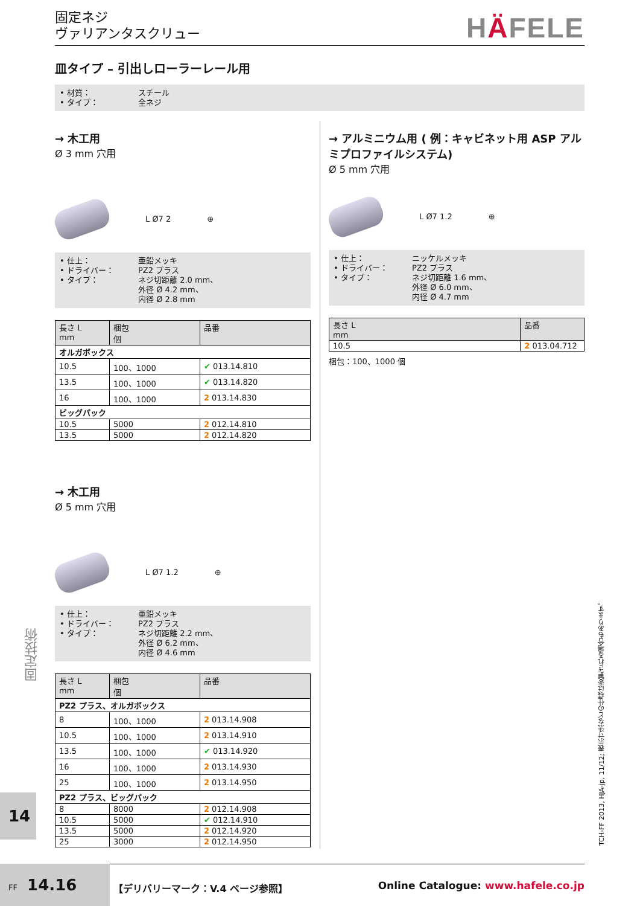固定ネジ
ヴァリアンタスクリュー
HÄFELE
皿タイプ – 引出しローラーレール用
• 材質：
スチール
• タイプ：
全ネジ
→ 木工用
Ø 3 mm 穴用
L Ø7 2 ⊕
• 仕上：
• ドライバー：
• タイプ：
亜鉛メッキ
PZ2 プラス
ネジ切距離 2.0 mm、
外径 Ø 4.2 mm、
内径 Ø 2.8 mm
| 長さ L mm | 梱包 個 | 品番 |
| --- | --- | --- |
| オルガボックス | | |
| 10.5 | 100、1000 | ✔ 013.14.810 |
| 13.5 | 100、1000 | ✔ 013.14.820 |
| 16 | 100、1000 | 2 013.14.830 |
| ビッグパック | | |
| 10.5 | 5000 | 2 012.14.810 |
| 13.5 | 5000 | 2 012.14.820 |
→ アルミニウム用 ( 例：キャビネット用 ASP アルミプロファイルシステム)
Ø 5 mm 穴用
L Ø7 1.2 ⊕
• 仕上：
• ドライバー：
• タイプ：
ニッケルメッキ
PZ2 プラス
ネジ切距離 1.6 mm、
外径 Ø 6.0 mm、
内径 Ø 4.7 mm
| 長さ L mm | 品番 |
| --- | --- |
| 10.5 | 2 013.04.712 |
梱包：100、1000 個
→ 木工用
Ø 5 mm 穴用
L Ø7 1.2 ⊕
• 仕上：
• ドライバー：
• タイプ：
亜鉛メッキ
PZ2 プラス
ネジ切距離 2.2 mm、
外径 Ø 6.2 mm、
内径 Ø 4.6 mm
| 長さ L mm | 梱包 個 | 品番 |
| --- | --- | --- |
| PZ2 プラス、オルガボックス | | |
| 8 | 100、1000 | 2 013.14.908 |
| 10.5 | 100、1000 | 2 013.14.910 |
| 13.5 | 100、1000 | ✔ 013.14.920 |
| 16 | 100、1000 | 2 013.14.930 |
| 25 | 100、1000 | 2 013.14.950 |
| PZ2 プラス、ビッグパック | | |
| 8 | 8000 | 2 012.14.908 |
| 10.5 | 5000 | ✔ 012.14.910 |
| 13.5 | 5000 | 2 012.14.920 |
| 25 | 3000 | 2 012.14.950 |
固定技術
14
TCH-FF 2013, HJA-jp, 11/12; 表示寸法などの仕様は変更される場合もあります。
FF 14.16
【デリバリーマーク：V.4 ページ参照】
Online Catalogue: www.hafele.co.jp